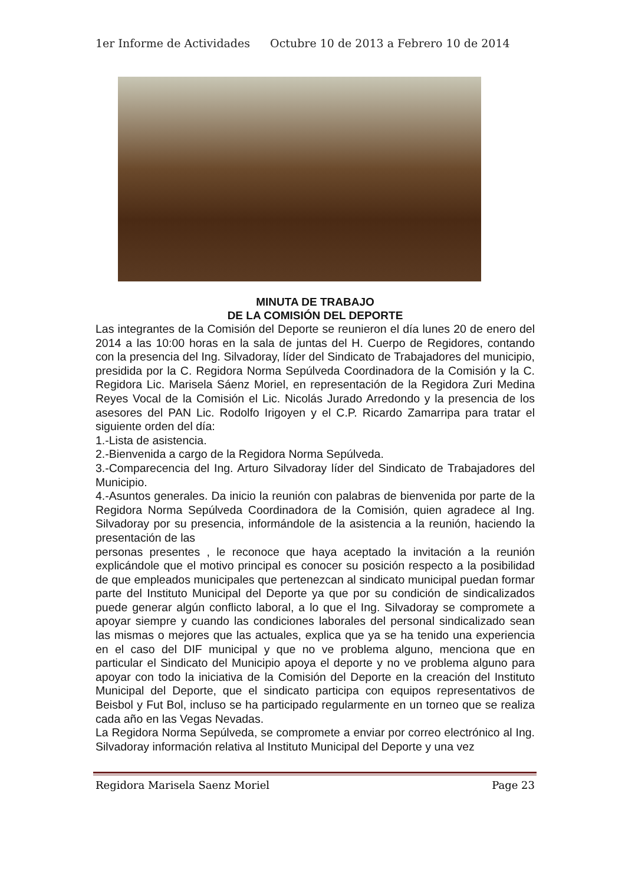1er Informe de Actividades Octubre 10 de 2013 a Febrero 10 de 2014
MINUTA DE TRABAJO
DE LA COMISIÓN DEL DEPORTE
Las integrantes de la Comisión del Deporte se reunieron el día lunes 20 de enero del 2014 a las 10:00 horas en la sala de juntas del H. Cuerpo de Regidores, contando con la presencia del Ing. Silvadoray, líder del Sindicato de Trabajadores del municipio, presidida por la C. Regidora Norma Sepúlveda Coordinadora de la Comisión y la C. Regidora Lic. Marisela Sáenz Moriel, en representación de la Regidora Zuri Medina Reyes Vocal de la Comisión el Lic. Nicolás Jurado Arredondo y la presencia de los asesores del PAN Lic. Rodolfo Irigoyen y el C.P. Ricardo Zamarripa para tratar el siguiente orden del día:
1.-Lista de asistencia.
2.-Bienvenida a cargo de la Regidora Norma Sepúlveda.
3.-Comparecencia del Ing. Arturo Silvadoray líder del Sindicato de Trabajadores del Municipio.
4.-Asuntos generales. Da inicio la reunión con palabras de bienvenida por parte de la Regidora Norma Sepúlveda Coordinadora de la Comisión, quien agradece al Ing. Silvadoray por su presencia, informándole de la asistencia a la reunión, haciendo la presentación de las
personas presentes , le reconoce que haya aceptado la invitación a la reunión explicándole que el motivo principal es conocer su posición respecto a la posibilidad de que empleados municipales que pertenezcan al sindicato municipal puedan formar parte del Instituto Municipal del Deporte ya que por su condición de sindicalizados puede generar algún conflicto laboral, a lo que el Ing. Silvadoray se compromete a apoyar siempre y cuando las condiciones laborales del personal sindicalizado sean las mismas o mejores que las actuales, explica que ya se ha tenido una experiencia en el caso del DIF municipal y que no ve problema alguno, menciona que en particular el Sindicato del Municipio apoya el deporte y no ve problema alguno para apoyar con todo la iniciativa de la Comisión del Deporte en la creación del Instituto Municipal del Deporte, que el sindicato participa con equipos representativos de Beisbol y Fut Bol, incluso se ha participado regularmente en un torneo que se realiza cada año en las Vegas Nevadas.
La Regidora Norma Sepúlveda, se compromete a enviar por correo electrónico al Ing. Silvadoray información relativa al Instituto Municipal del Deporte y una vez
Regidora Marisela Saenz Moriel Page 23